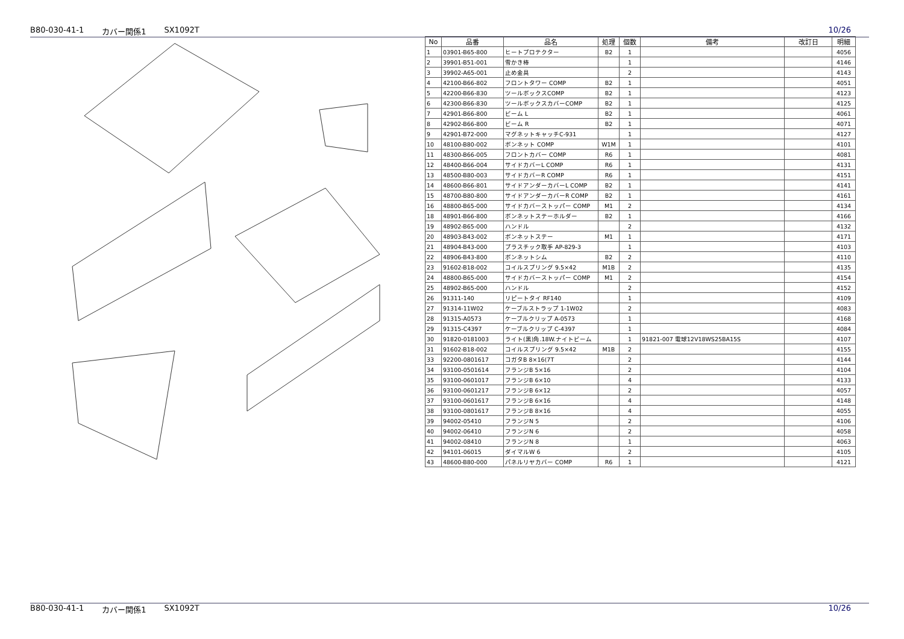B80-030-41-1 カバー関係1 SX1092T 10/26
| No | 品番 | 品名 | 処理 | 個数 | 備考 | 改訂日 | 明細 |
| --- | --- | --- | --- | --- | --- | --- | --- |
| 1 | 03901-B65-800 | ヒートプロテクター | B2 | 1 | | | 4056 |
| 2 | 39901-B51-001 | 雪かき棒 | | 1 | | | 4146 |
| 3 | 39902-A65-001 | 止め金具 | | 2 | | | 4143 |
| 4 | 42100-B66-802 | フロントタワー COMP | B2 | 1 | | | 4051 |
| 5 | 42200-B66-830 | ツールボックスCOMP | B2 | 1 | | | 4123 |
| 6 | 42300-B66-830 | ツールボックスカバーCOMP | B2 | 1 | | | 4125 |
| 7 | 42901-B66-800 | ビーム L | B2 | 1 | | | 4061 |
| 8 | 42902-B66-800 | ビーム R | B2 | 1 | | | 4071 |
| 9 | 42901-B72-000 | マグネットキャッチC-931 | | 1 | | | 4127 |
| 10 | 48100-B80-002 | ボンネット COMP | W1M | 1 | | | 4101 |
| 11 | 48300-B66-005 | フロントカバー COMP | R6 | 1 | | | 4081 |
| 12 | 48400-B66-004 | サイドカバーL COMP | R6 | 1 | | | 4131 |
| 13 | 48500-B80-003 | サイドカバーR COMP | R6 | 1 | | | 4151 |
| 14 | 48600-B66-801 | サイドアンダーカバーL COMP | B2 | 1 | | | 4141 |
| 15 | 48700-B80-800 | サイドアンダーカバーR COMP | B2 | 1 | | | 4161 |
| 16 | 48800-B65-000 | サイドカバーストッパー COMP | M1 | 2 | | | 4134 |
| 18 | 48901-B66-800 | ボンネットステーホルダー | B2 | 1 | | | 4166 |
| 19 | 48902-B65-000 | ハンドル | | 2 | | | 4132 |
| 20 | 48903-B43-002 | ボンネットステー | M1 | 1 | | | 4171 |
| 21 | 48904-B43-000 | プラスチック取手 AP-829-3 | | 1 | | | 4103 |
| 22 | 48906-B43-800 | ボンネットシム | B2 | 2 | | | 4110 |
| 23 | 91602-B18-002 | コイルスプリング 9.5×42 | M1B | 2 | | | 4135 |
| 24 | 48800-B65-000 | サイドカバーストッパー COMP | M1 | 2 | | | 4154 |
| 25 | 48902-B65-000 | ハンドル | | 2 | | | 4152 |
| 26 | 91311-140 | リピートタイ RF140 | | 1 | | | 4109 |
| 27 | 91314-11W02 | ケーブルストラップ 1-1W02 | | 2 | | | 4083 |
| 28 | 91315-A0573 | ケーブルクリップ A-0573 | | 1 | | | 4168 |
| 29 | 91315-C4397 | ケーブルクリップ C-4397 | | 1 | | | 4084 |
| 30 | 91820-0181003 | ライト(黒)角.18W.ナイトビーム | | 1 | 91821-007 電球12V18WS25BA15S | | 4107 |
| 31 | 91602-B18-002 | コイルスプリング 9.5×42 | M1B | 2 | | | 4155 |
| 33 | 92200-0801617 | コガタB 8×16(7T | | 2 | | | 4144 |
| 34 | 93100-0501614 | フランジB 5×16 | | 2 | | | 4104 |
| 35 | 93100-0601017 | フランジB 6×10 | | 4 | | | 4133 |
| 36 | 93100-0601217 | フランジB 6×12 | | 2 | | | 4057 |
| 37 | 93100-0601617 | フランジB 6×16 | | 4 | | | 4148 |
| 38 | 93100-0801617 | フランジB 8×16 | | 4 | | | 4055 |
| 39 | 94002-05410 | フランジN 5 | | 2 | | | 4106 |
| 40 | 94002-06410 | フランジN 6 | | 2 | | | 4058 |
| 41 | 94002-08410 | フランジN 8 | | 1 | | | 4063 |
| 42 | 94101-06015 | ダイマルW 6 | | 2 | | | 4105 |
| 43 | 48600-B80-000 | パネルリヤカバー COMP | R6 | 1 | | | 4121 |
B80-030-41-1 カバー関係1 SX1092T 10/26